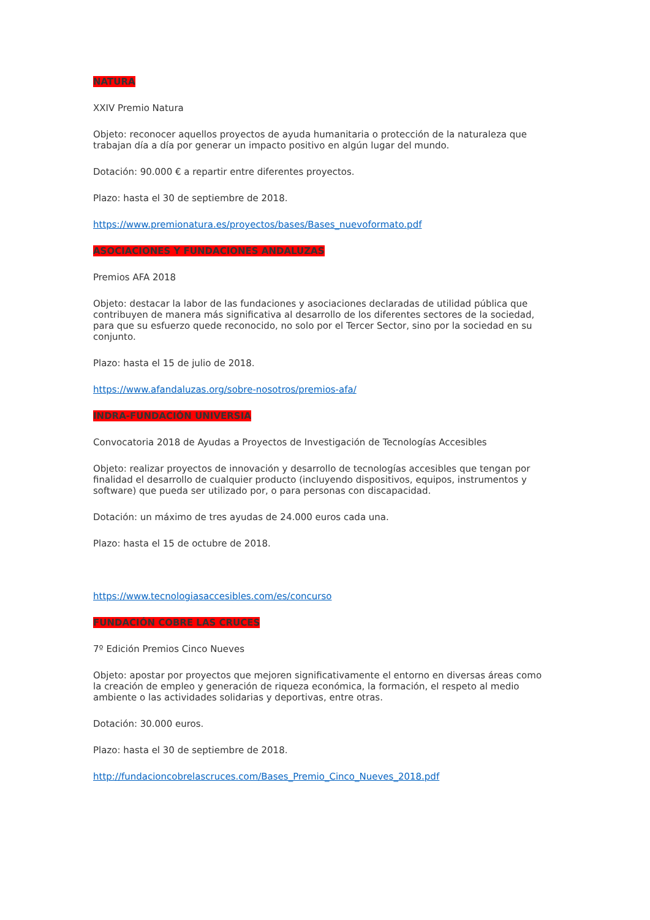NATURA
XXIV Premio Natura
Objeto: reconocer aquellos proyectos de ayuda humanitaria o protección de la naturaleza que trabajan día a día por generar un impacto positivo en algún lugar del mundo.
Dotación: 90.000 € a repartir entre diferentes proyectos.
Plazo: hasta el 30 de septiembre de 2018.
https://www.premionatura.es/proyectos/bases/Bases_nuevoformato.pdf
ASOCIACIONES Y FUNDACIONES ANDALUZAS
Premios AFA 2018
Objeto: destacar la labor de las fundaciones y asociaciones declaradas de utilidad pública que contribuyen de manera más significativa al desarrollo de los diferentes sectores de la sociedad, para que su esfuerzo quede reconocido, no solo por el Tercer Sector, sino por la sociedad en su conjunto.
Plazo: hasta el 15 de julio de 2018.
https://www.afandaluzas.org/sobre-nosotros/premios-afa/
INDRA-FUNDACIÓN UNIVERSIA
Convocatoria 2018 de Ayudas a Proyectos de Investigación de Tecnologías Accesibles
Objeto: realizar proyectos de innovación y desarrollo de tecnologías accesibles que tengan por finalidad el desarrollo de cualquier producto (incluyendo dispositivos, equipos, instrumentos y software) que pueda ser utilizado por, o para personas con discapacidad.
Dotación: un máximo de tres ayudas de 24.000 euros cada una.
Plazo: hasta el 15 de octubre de 2018.
https://www.tecnologiasaccesibles.com/es/concurso
FUNDACIÓN COBRE LAS CRUCES
7º Edición Premios Cinco Nueves
Objeto: apostar por proyectos que mejoren significativamente el entorno en diversas áreas como la creación de empleo y generación de riqueza económica, la formación, el respeto al medio ambiente o las actividades solidarias y deportivas, entre otras.
Dotación: 30.000 euros.
Plazo: hasta el 30 de septiembre de 2018.
http://fundacioncobrelascruces.com/Bases_Premio_Cinco_Nueves_2018.pdf